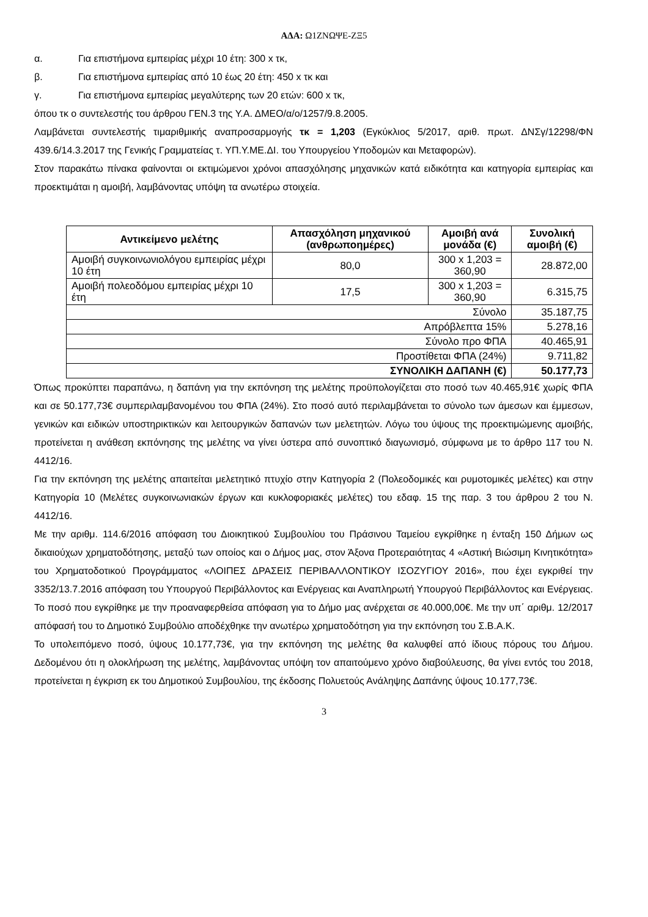ΑΔΑ: Ω1ΖΝΩΨΕ-ΖΞ5
α. Για επιστήμονα εμπειρίας μέχρι 10 έτη: 300 x τκ,
β. Για επιστήμονα εμπειρίας από 10 έως 20 έτη: 450 x τκ και
γ. Για επιστήμονα εμπειρίας μεγαλύτερης των 20 ετών: 600 x τκ,
όπου τκ ο συντελεστής του άρθρου ΓΕΝ.3 της Υ.Α. ΔΜΕΟ/α/ο/1257/9.8.2005.
Λαμβάνεται συντελεστής τιμαριθμικής αναπροσαρμογής τκ = 1,203 (Εγκύκλιος 5/2017, αριθ. πρωτ. ΔΝΣγ/12298/ΦΝ 439.6/14.3.2017 της Γενικής Γραμματείας τ. ΥΠ.Υ.ΜΕ.ΔΙ. του Υπουργείου Υποδομών και Μεταφορών).
Στον παρακάτω πίνακα φαίνονται οι εκτιμώμενοι χρόνοι απασχόλησης μηχανικών κατά ειδικότητα και κατηγορία εμπειρίας και προεκτιμάται η αμοιβή, λαμβάνοντας υπόψη τα ανωτέρω στοιχεία.
| Αντικείμενο μελέτης | Απασχόληση μηχανικού (ανθρωποημέρες) | Αμοιβή ανά μονάδα (€) | Συνολική αμοιβή (€) |
| --- | --- | --- | --- |
| Αμοιβή συγκοινωνιολόγου εμπειρίας μέχρι 10 έτη | 80,0 | 300 x 1,203 = 360,90 | 28.872,00 |
| Αμοιβή πολεοδόμου εμπειρίας μέχρι 10 έτη | 17,5 | 300 x 1,203 = 360,90 | 6.315,75 |
| Σύνολο | | | 35.187,75 |
| Απρόβλεπτα 15% | | | 5.278,16 |
| Σύνολο προ ΦΠΑ | | | 40.465,91 |
| Προστίθεται ΦΠΑ (24%) | | | 9.711,82 |
| ΣΥΝΟΛΙΚΗ ΔΑΠΑΝΗ (€) | | | 50.177,73 |
Όπως προκύπτει παραπάνω, η δαπάνη για την εκπόνηση της μελέτης προϋπολογίζεται στο ποσό των 40.465,91€ χωρίς ΦΠΑ και σε 50.177,73€ συμπεριλαμβανομένου του ΦΠΑ (24%). Στο ποσό αυτό περιλαμβάνεται το σύνολο των άμεσων και έμμεσων, γενικών και ειδικών υποστηρικτικών και λειτουργικών δαπανών των μελετητών. Λόγω του ύψους της προεκτιμώμενης αμοιβής, προτείνεται η ανάθεση εκπόνησης της μελέτης να γίνει ύστερα από συνοπτικό διαγωνισμό, σύμφωνα με το άρθρο 117 του Ν. 4412/16.
Για την εκπόνηση της μελέτης απαιτείται μελετητικό πτυχίο στην Κατηγορία 2 (Πολεοδομικές και ρυμοτομικές μελέτες) και στην Κατηγορία 10 (Μελέτες συγκοινωνιακών έργων και κυκλοφοριακές μελέτες) του εδαφ. 15 της παρ. 3 του άρθρου 2 του Ν. 4412/16.
Με την αριθμ. 114.6/2016 απόφαση του Διοικητικού Συμβουλίου του Πράσινου Ταμείου εγκρίθηκε η ένταξη 150 Δήμων ως δικαιούχων χρηματοδότησης, μεταξύ των οποίος και ο Δήμος μας, στον Άξονα Προτεραιότητας 4 «Αστική Βιώσιμη Κινητικότητα» του Χρηματοδοτικού Προγράμματος «ΛΟΙΠΕΣ ΔΡΑΣΕΙΣ ΠΕΡΙΒΑΛΛΟΝΤΙΚΟΥ ΙΣΟΖΥΓΙΟΥ 2016», που έχει εγκριθεί την 3352/13.7.2016 απόφαση του Υπουργού Περιβάλλοντος και Ενέργειας και Αναπληρωτή Υπουργού Περιβάλλοντος και Ενέργειας. Το ποσό που εγκρίθηκε με την προαναφερθείσα απόφαση για το Δήμο μας ανέρχεται σε 40.000,00€. Με την υπ΄ αριθμ. 12/2017 απόφασή του το Δημοτικό Συμβούλιο αποδέχθηκε την ανωτέρω χρηματοδότηση για την εκπόνηση του Σ.Β.Α.Κ.
Το υπολειπόμενο ποσό, ύψους 10.177,73€, για την εκπόνηση της μελέτης θα καλυφθεί από ίδιους πόρους του Δήμου. Δεδομένου ότι η ολοκλήρωση της μελέτης, λαμβάνοντας υπόψη τον απαιτούμενο χρόνο διαβούλευσης, θα γίνει εντός του 2018, προτείνεται η έγκριση εκ του Δημοτικού Συμβουλίου, της έκδοσης Πολυετούς Ανάληψης Δαπάνης ύψους 10.177,73€.
3